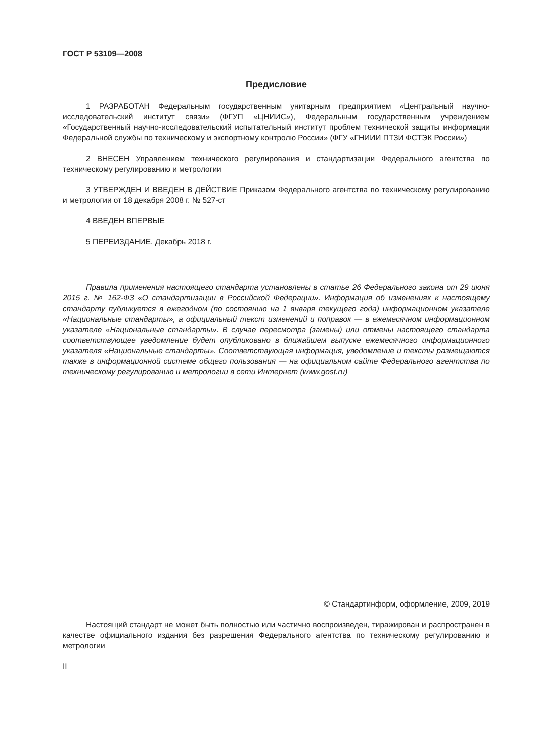ГОСТ Р 53109—2008
Предисловие
1 РАЗРАБОТАН Федеральным государственным унитарным предприятием «Центральный научно-исследовательский институт связи» (ФГУП «ЦНИИС»), Федеральным государственным учреждением «Государственный научно-исследовательский испытательный институт проблем технической защиты информации Федеральной службы по техническому и экспортному контролю России» (ФГУ «ГНИИИ ПТЗИ ФСТЭК России»)
2 ВНЕСЕН Управлением технического регулирования и стандартизации Федерального агентства по техническому регулированию и метрологии
3 УТВЕРЖДЕН И ВВЕДЕН В ДЕЙСТВИЕ Приказом Федерального агентства по техническому регулированию и метрологии от 18 декабря 2008 г. № 527-ст
4 ВВЕДЕН ВПЕРВЫЕ
5 ПЕРЕИЗДАНИЕ. Декабрь 2018 г.
Правила применения настоящего стандарта установлены в статье 26 Федерального закона от 29 июня 2015 г. № 162-ФЗ «О стандартизации в Российской Федерации». Информация об изменениях к настоящему стандарту публикуется в ежегодном (по состоянию на 1 января текущего года) информационном указателе «Национальные стандарты», а официальный текст изменений и поправок — в ежемесячном информационном указателе «Национальные стандарты». В случае пересмотра (замены) или отмены настоящего стандарта соответствующее уведомление будет опубликовано в ближайшем выпуске ежемесячного информационного указателя «Национальные стандарты». Соответствующая информация, уведомление и тексты размещаются также в информационной системе общего пользования — на официальном сайте Федерального агентства по техническому регулированию и метрологии в сети Интернет (www.gost.ru)
© Стандартинформ, оформление, 2009, 2019
Настоящий стандарт не может быть полностью или частично воспроизведен, тиражирован и распространен в качестве официального издания без разрешения Федерального агентства по техническому регулированию и метрологии
II